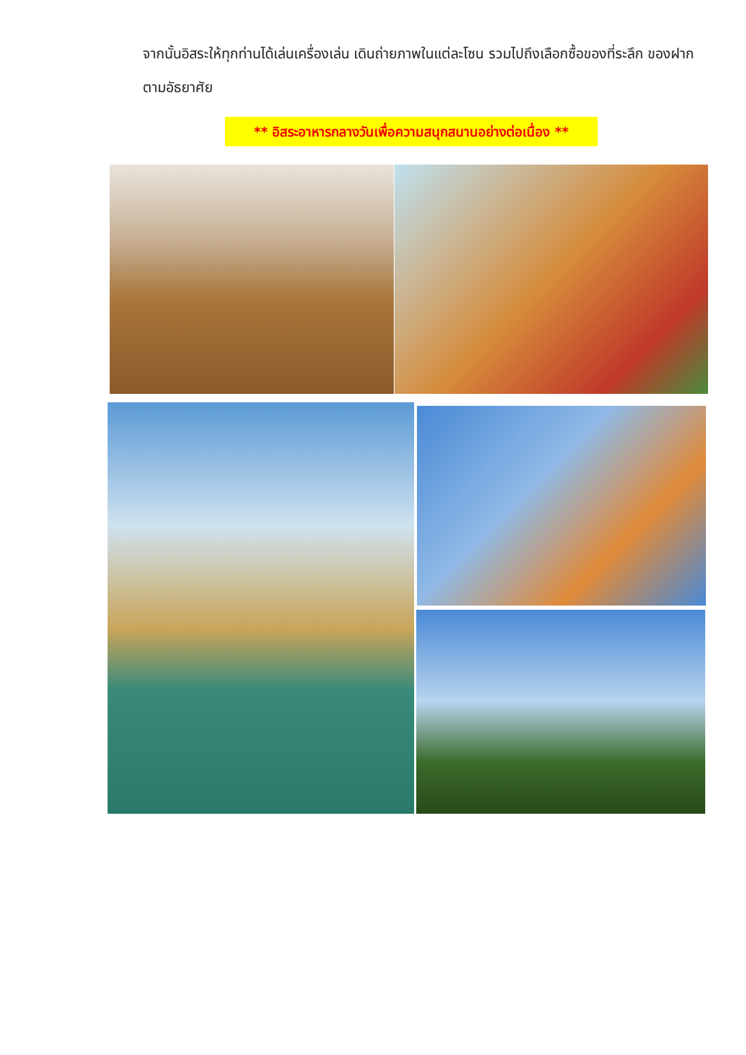จากนั้นอิสระให้ทุกท่านได้เล่นเครื่องเล่น เดินถ่ายภาพในแต่ละโซน รวมไปถึงเลือกซื้อของที่ระลึก ของฝากตามอัธยาศัย
** อิสระอาหารกลางวันเพื่อความสนุกสนานอย่างต่อเนื่อง **